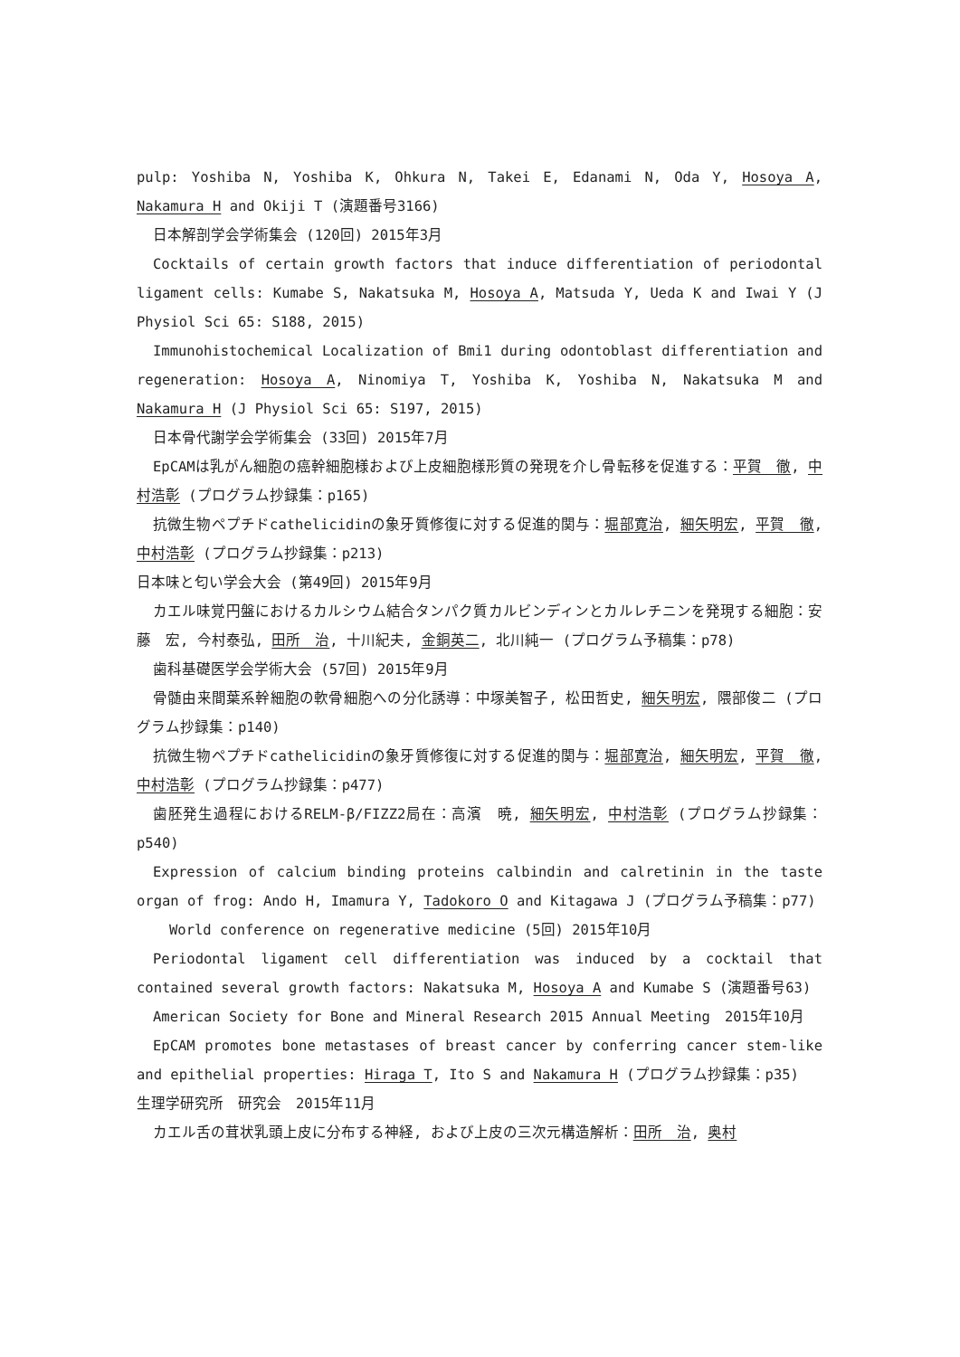pulp: Yoshiba N, Yoshiba K, Ohkura N, Takei E, Edanami N, Oda Y, Hosoya A, Nakamura H and Okiji T (演題番号3166)
日本解剖学会学術集会 (120回) 2015年3月
Cocktails of certain growth factors that induce differentiation of periodontal ligament cells: Kumabe S, Nakatsuka M, Hosoya A, Matsuda Y, Ueda K and Iwai Y (J Physiol Sci 65: S188, 2015)
Immunohistochemical Localization of Bmi1 during odontoblast differentiation and regeneration: Hosoya A, Ninomiya T, Yoshiba K, Yoshiba N, Nakatsuka M and Nakamura H (J Physiol Sci 65: S197, 2015)
日本骨代謝学会学術集会 (33回) 2015年7月
EpCAMは乳がん細胞の癌幹細胞様および上皮細胞様形質の発現を介し骨転移を促進する：平賀　徹, 中村浩彰 (プログラム抄録集：p165)
抗微生物ペプチドcathelicidinの象牙質修復に対する促進的関与：堀部寛治, 細矢明宏, 平賀　徹, 中村浩彰 (プログラム抄録集：p213)
日本味と匂い学会大会 (第49回) 2015年9月
カエル味覚円盤におけるカルシウム結合タンパク質カルビンディンとカルレチニンを発現する細胞：安藤　宏, 今村泰弘, 田所　治, 十川紀夫, 金銅英二, 北川純一 (プログラム予稿集：p78)
歯科基礎医学会学術大会 (57回) 2015年9月
骨髄由来間葉系幹細胞の軟骨細胞への分化誘導：中塚美智子, 松田哲史, 細矢明宏, 隈部俊二 (プログラム抄録集：p140)
抗微生物ペプチドcathelicidinの象牙質修復に対する促進的関与：堀部寛治, 細矢明宏, 平賀　徹, 中村浩彰 (プログラム抄録集：p477)
歯胚発生過程におけるRELM-β/FIZZ2局在：高濱　暁, 細矢明宏, 中村浩彰 (プログラム抄録集：p540)
Expression of calcium binding proteins calbindin and calretinin in the taste organ of frog: Ando H, Imamura Y, Tadokoro O and Kitagawa J (プログラム予稿集：p77)
World conference on regenerative medicine (5回) 2015年10月
Periodontal ligament cell differentiation was induced by a cocktail that contained several growth factors: Nakatsuka M, Hosoya A and Kumabe S (演題番号63)
American Society for Bone and Mineral Research 2015 Annual Meeting　2015年10月
EpCAM promotes bone metastases of breast cancer by conferring cancer stem-like and epithelial properties: Hiraga T, Ito S and Nakamura H (プログラム抄録集：p35)
生理学研究所　研究会　2015年11月
カエル舌の茸状乳頭上皮に分布する神経, および上皮の三次元構造解析：田所　治, 奥村